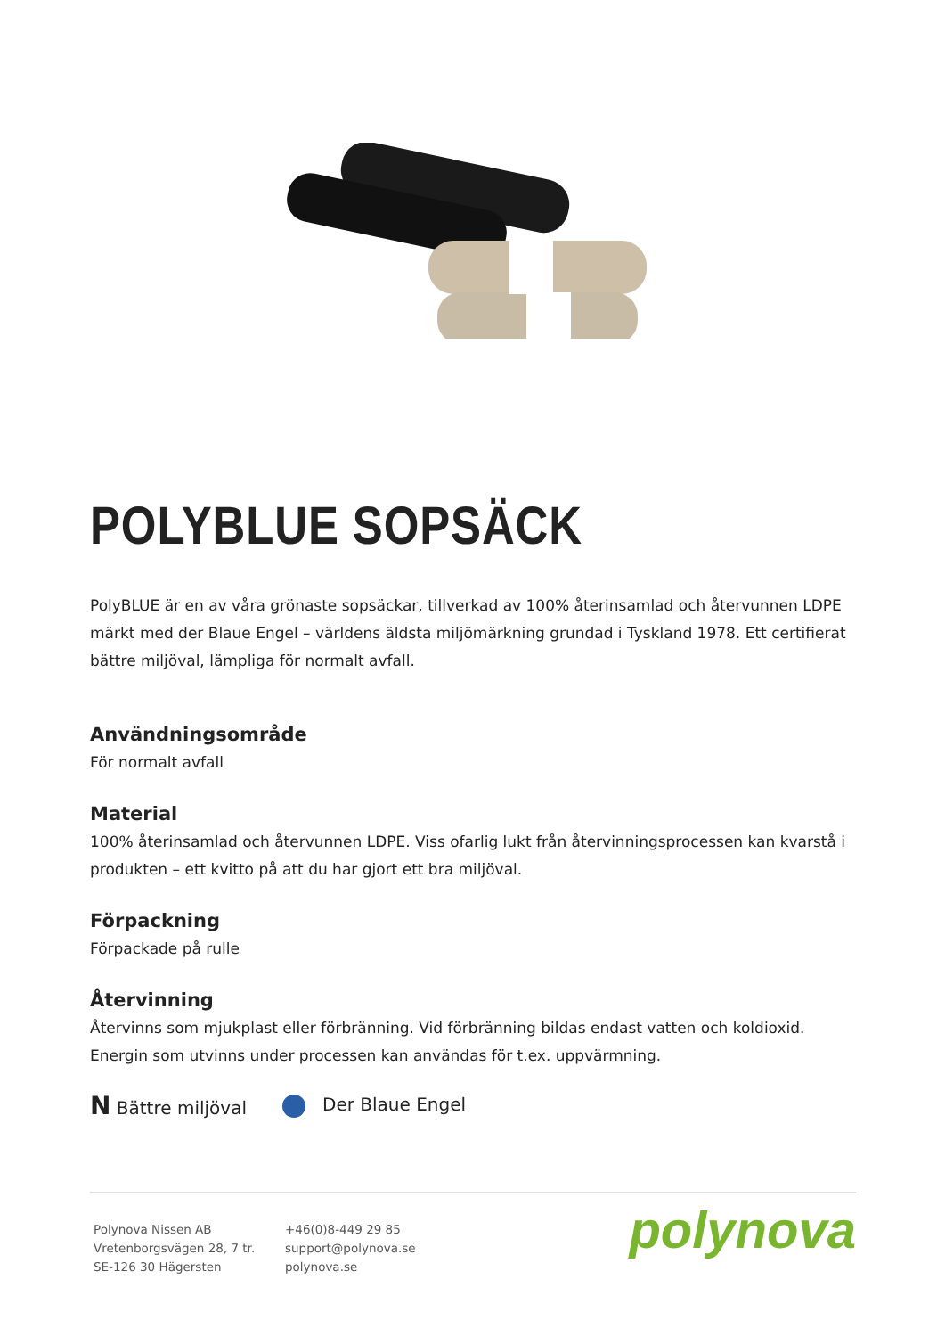POLYBLUE SOPSÄCK
PolyBLUE är en av våra grönaste sopsäckar, tillverkad av 100% återinsamlad och återvunnen LDPE märkt med der Blaue Engel – världens äldsta miljömärkning grundad i Tyskland 1978. Ett certifierat bättre miljöval, lämpliga för normalt avfall.
Användningsområde
För normalt avfall
Material
100% återinsamlad och återvunnen LDPE. Viss ofarlig lukt från återvinningsprocessen kan kvarstå i produkten – ett kvitto på att du har gjort ett bra miljöval.
Förpackning
Förpackade på rulle
Återvinning
Återvinns som mjukplast eller förbränning. Vid förbränning bildas endast vatten och koldioxid. Energin som utvinns under processen kan användas för t.ex. uppvärmning.
N Bättre miljöval Der Blaue Engel
Polynova Nissen AB
Vretenborgsvägen 28, 7 tr.
SE-126 30 Hägersten
+46(0)8-449 29 85
support@polynova.se
polynova.se
polynova